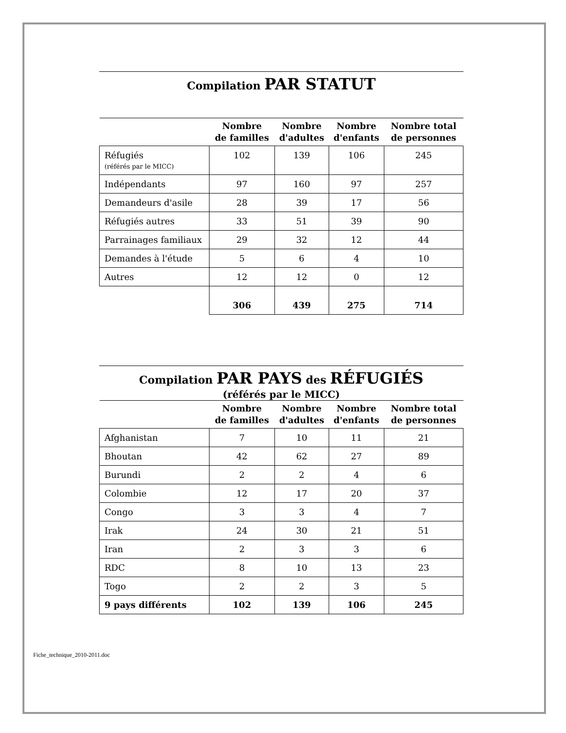Compilation PAR STATUT
| | Nombre de familles | Nombre d'adultes | Nombre d'enfants | Nombre total de personnes |
| --- | --- | --- | --- | --- |
| Réfugiés (référés par le MICC) | 102 | 139 | 106 | 245 |
| Indépendants | 97 | 160 | 97 | 257 |
| Demandeurs d'asile | 28 | 39 | 17 | 56 |
| Réfugiés autres | 33 | 51 | 39 | 90 |
| Parrainages familiaux | 29 | 32 | 12 | 44 |
| Demandes à l'étude | 5 | 6 | 4 | 10 |
| Autres | 12 | 12 | 0 | 12 |
| | 306 | 439 | 275 | 714 |
Compilation PAR PAYS des RÉFUGIÉS
(référés par le MICC)
| | Nombre de familles | Nombre d'adultes | Nombre d'enfants | Nombre total de personnes |
| --- | --- | --- | --- | --- |
| Afghanistan | 7 | 10 | 11 | 21 |
| Bhoutan | 42 | 62 | 27 | 89 |
| Burundi | 2 | 2 | 4 | 6 |
| Colombie | 12 | 17 | 20 | 37 |
| Congo | 3 | 3 | 4 | 7 |
| Irak | 24 | 30 | 21 | 51 |
| Iran | 2 | 3 | 3 | 6 |
| RDC | 8 | 10 | 13 | 23 |
| Togo | 2 | 2 | 3 | 5 |
| 9 pays différents | 102 | 139 | 106 | 245 |
Fiche_technique_2010-2011.doc